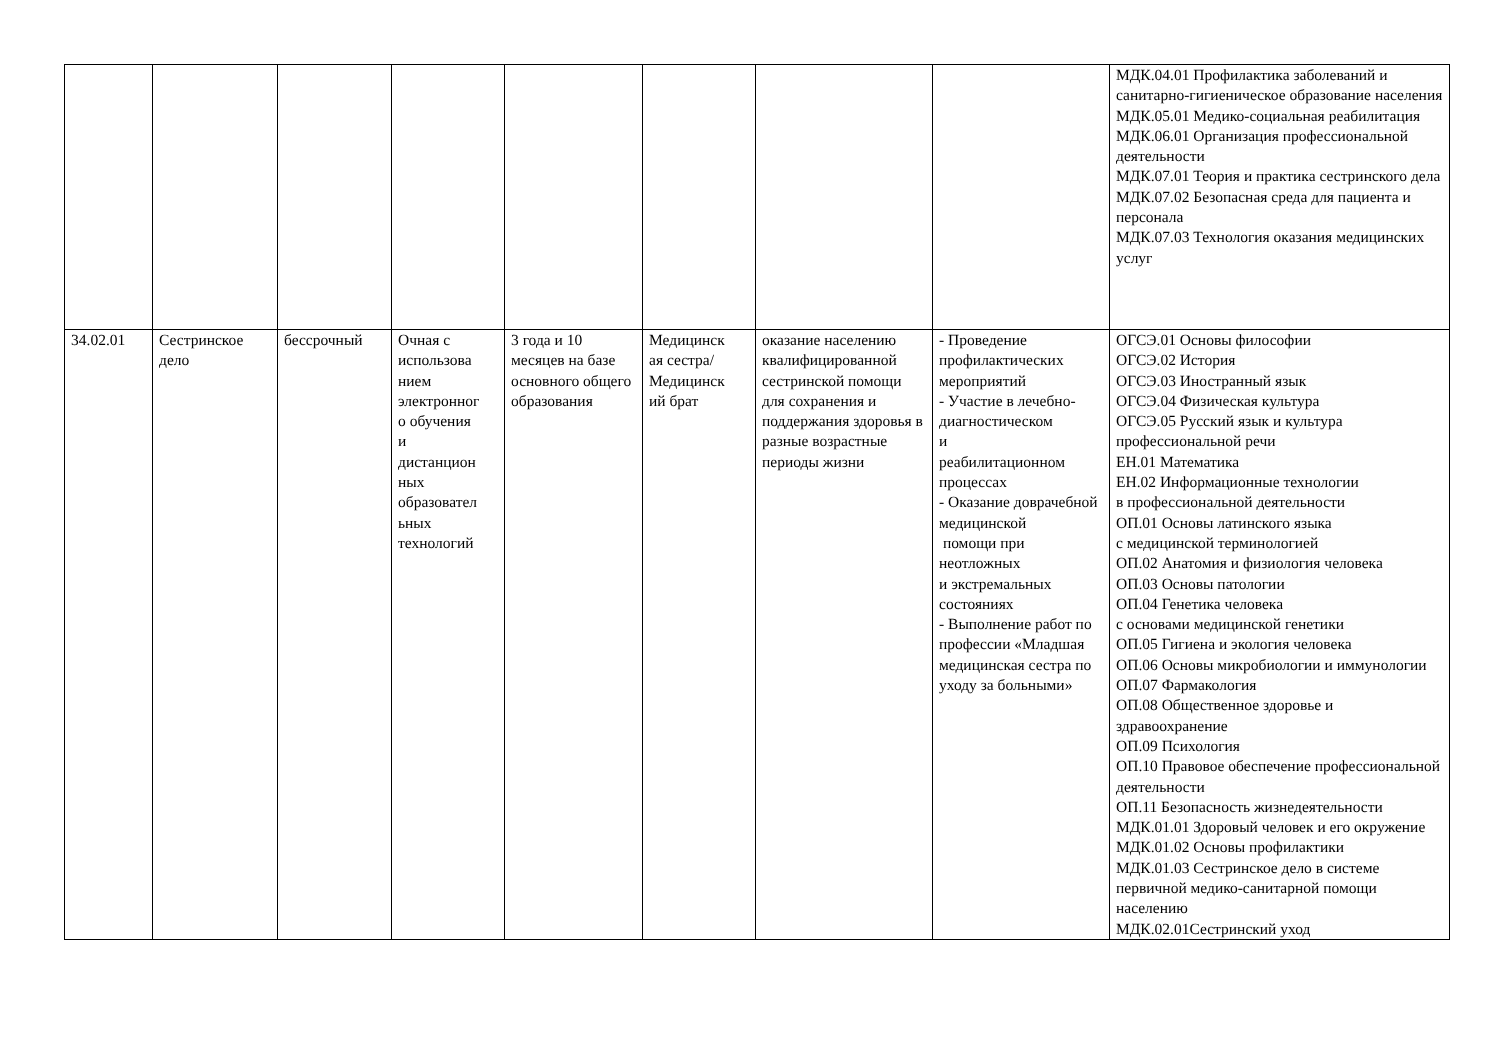| | | | | | | | | МДК.04.01 Профилактика заболеваний и санитарно-гигиеническое образование населения МДК.05.01 Медико-социальная реабилитация МДК.06.01 Организация профессиональной деятельности МДК.07.01 Теория и практика сестринского дела МДК.07.02 Безопасная среда для пациента и персонала МДК.07.03 Технология оказания медицинских услуг |
| 34.02.01 | Сестринское дело | бессрочный | Очная с использова нием электронног о обучения и дистанцион ных образовател ьных технологий | 3 года и 10 месяцев на базе основного общего образования | Медицинск ая сестра/ Медицинск ий брат | оказание населению квалифицированной сестринской помощи для сохранения и поддержания здоровья в разные возрастные периоды жизни | - Проведение профилактических мероприятий - Участие в лечебно-диагностическом и реабилитационном процессах - Оказание доврачебной медицинской помощи при неотложных и экстремальных состояниях - Выполнение работ по профессии «Младшая медицинская сестра по уходу за больными» | ОГСЭ.01 Основы философии ОГСЭ.02 История ОГСЭ.03 Иностранный язык ОГСЭ.04 Физическая культура ОГСЭ.05 Русский язык и культура профессиональной речи ЕН.01 Математика ЕН.02 Информационные технологии в профессиональной деятельности ОП.01 Основы латинского языка с медицинской терминологией ОП.02 Анатомия и физиология человека ОП.03 Основы патологии ОП.04 Генетика человека с основами медицинской генетики ОП.05 Гигиена и экология человека ОП.06 Основы микробиологии и иммунологии ОП.07 Фармакология ОП.08 Общественное здоровье и здравоохранение ОП.09 Психология ОП.10 Правовое обеспечение профессиональной деятельности ОП.11 Безопасность жизнедеятельности МДК.01.01 Здоровый человек и его окружение МДК.01.02 Основы профилактики МДК.01.03 Сестринское дело в системе первичной медико-санитарной помощи населению МДК.02.01Сестринский уход |